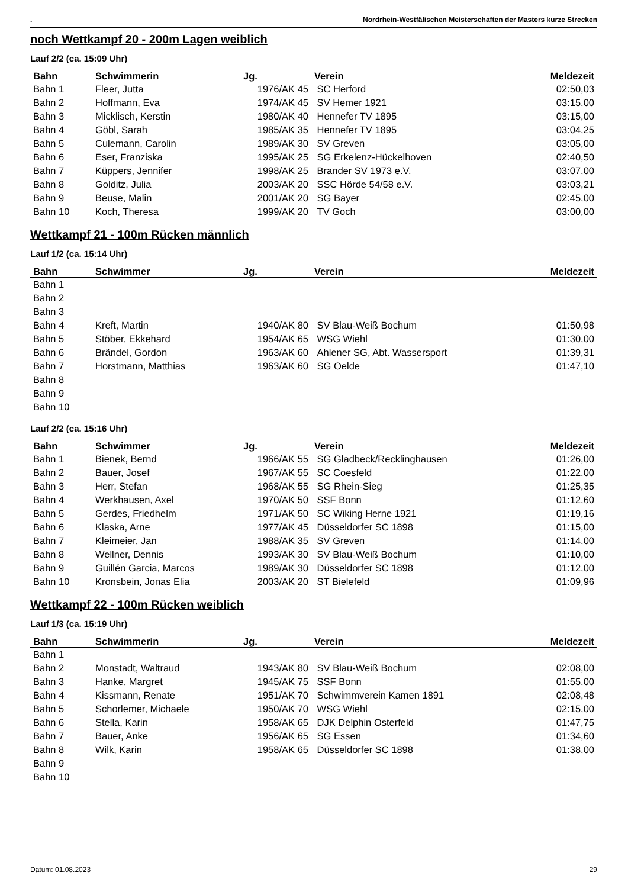. Nordrhein-Westfälischen Meisterschaften der Masters kurze Strecken
noch Wettkampf 20 - 200m Lagen weiblich
Lauf 2/2 (ca. 15:09 Uhr)
| Bahn | Schwimmerin | Jg. | Verein | Meldezeit |
| --- | --- | --- | --- | --- |
| Bahn 1 | Fleer, Jutta | 1976/AK 45 | SC Herford | 02:50,03 |
| Bahn 2 | Hoffmann, Eva | 1974/AK 45 | SV Hemer 1921 | 03:15,00 |
| Bahn 3 | Micklisch, Kerstin | 1980/AK 40 | Hennefer TV 1895 | 03:15,00 |
| Bahn 4 | Göbl, Sarah | 1985/AK 35 | Hennefer TV 1895 | 03:04,25 |
| Bahn 5 | Culemann, Carolin | 1989/AK 30 | SV Greven | 03:05,00 |
| Bahn 6 | Eser, Franziska | 1995/AK 25 | SG Erkelenz-Hückelhoven | 02:40,50 |
| Bahn 7 | Küppers, Jennifer | 1998/AK 25 | Brander SV 1973 e.V. | 03:07,00 |
| Bahn 8 | Golditz, Julia | 2003/AK 20 | SSC Hörde 54/58 e.V. | 03:03,21 |
| Bahn 9 | Beuse, Malin | 2001/AK 20 | SG Bayer | 02:45,00 |
| Bahn 10 | Koch, Theresa | 1999/AK 20 | TV Goch | 03:00,00 |
Wettkampf 21 - 100m Rücken männlich
Lauf 1/2 (ca. 15:14 Uhr)
| Bahn | Schwimmer | Jg. | Verein | Meldezeit |
| --- | --- | --- | --- | --- |
| Bahn 1 | | | | |
| Bahn 2 | | | | |
| Bahn 3 | | | | |
| Bahn 4 | Kreft, Martin | 1940/AK 80 | SV Blau-Weiß Bochum | 01:50,98 |
| Bahn 5 | Stöber, Ekkehard | 1954/AK 65 | WSG Wiehl | 01:30,00 |
| Bahn 6 | Brändel, Gordon | 1963/AK 60 | Ahlener SG, Abt. Wassersport | 01:39,31 |
| Bahn 7 | Horstmann, Matthias | 1963/AK 60 | SG Oelde | 01:47,10 |
| Bahn 8 | | | | |
| Bahn 9 | | | | |
| Bahn 10 | | | | |
Lauf 2/2 (ca. 15:16 Uhr)
| Bahn | Schwimmer | Jg. | Verein | Meldezeit |
| --- | --- | --- | --- | --- |
| Bahn 1 | Bienek, Bernd | 1966/AK 55 | SG Gladbeck/Recklinghausen | 01:26,00 |
| Bahn 2 | Bauer, Josef | 1967/AK 55 | SC Coesfeld | 01:22,00 |
| Bahn 3 | Herr, Stefan | 1968/AK 55 | SG Rhein-Sieg | 01:25,35 |
| Bahn 4 | Werkhausen, Axel | 1970/AK 50 | SSF Bonn | 01:12,60 |
| Bahn 5 | Gerdes, Friedhelm | 1971/AK 50 | SC Wiking Herne 1921 | 01:19,16 |
| Bahn 6 | Klaska, Arne | 1977/AK 45 | Düsseldorfer SC 1898 | 01:15,00 |
| Bahn 7 | Kleimeier, Jan | 1988/AK 35 | SV Greven | 01:14,00 |
| Bahn 8 | Wellner, Dennis | 1993/AK 30 | SV Blau-Weiß Bochum | 01:10,00 |
| Bahn 9 | Guillén Garcia, Marcos | 1989/AK 30 | Düsseldorfer SC 1898 | 01:12,00 |
| Bahn 10 | Kronsbein, Jonas Elia | 2003/AK 20 | ST Bielefeld | 01:09,96 |
Wettkampf 22 - 100m Rücken weiblich
Lauf 1/3 (ca. 15:19 Uhr)
| Bahn | Schwimmerin | Jg. | Verein | Meldezeit |
| --- | --- | --- | --- | --- |
| Bahn 1 | | | | |
| Bahn 2 | Monstadt, Waltraud | 1943/AK 80 | SV Blau-Weiß Bochum | 02:08,00 |
| Bahn 3 | Hanke, Margret | 1945/AK 75 | SSF Bonn | 01:55,00 |
| Bahn 4 | Kissmann, Renate | 1951/AK 70 | Schwimmverein Kamen 1891 | 02:08,48 |
| Bahn 5 | Schorlemer, Michaele | 1950/AK 70 | WSG Wiehl | 02:15,00 |
| Bahn 6 | Stella, Karin | 1958/AK 65 | DJK Delphin Osterfeld | 01:47,75 |
| Bahn 7 | Bauer, Anke | 1956/AK 65 | SG Essen | 01:34,60 |
| Bahn 8 | Wilk, Karin | 1958/AK 65 | Düsseldorfer SC 1898 | 01:38,00 |
| Bahn 9 | | | | |
| Bahn 10 | | | | |
Datum: 01.08.2023 29